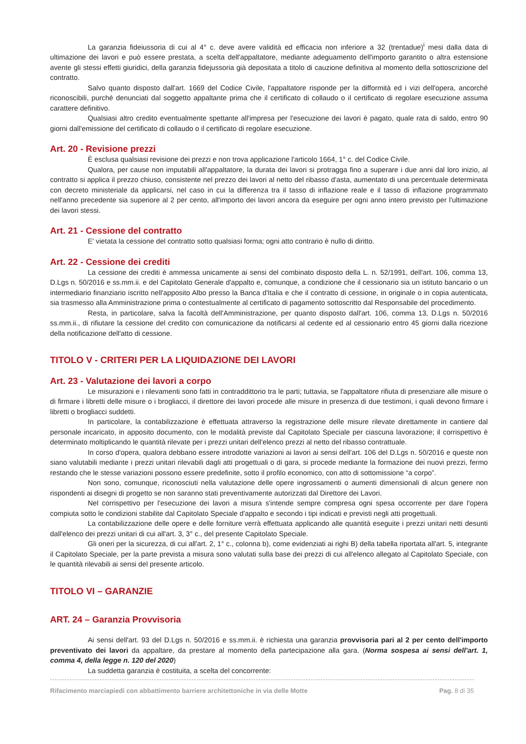La garanzia fideiussoria di cui al 4° c. deve avere validità ed efficacia non inferiore a 32 (trentadue)<sup>i</sup> mesi dalla data di ultimazione dei lavori e può essere prestata, a scelta dell'appaltatore, mediante adeguamento dell'importo garantito o altra estensione avente gli stessi effetti giuridici, della garanzia fidejussoria già depositata a titolo di cauzione definitiva al momento della sottoscrizione del contratto.
Salvo quanto disposto dall'art. 1669 del Codice Civile, l'appaltatore risponde per la difformità ed i vizi dell'opera, ancorché riconoscibili, purché denunciati dal soggetto appaltante prima che il certificato di collaudo o il certificato di regolare esecuzione assuma carattere definitivo.
Qualsiasi altro credito eventualmente spettante all'impresa per l'esecuzione dei lavori è pagato, quale rata di saldo, entro 90 giorni dall'emissione del certificato di collaudo o il certificato di regolare esecuzione.
Art. 20 - Revisione prezzi
È esclusa qualsiasi revisione dei prezzi e non trova applicazione l'articolo 1664, 1° c. del Codice Civile.
Qualora, per cause non imputabili all'appaltatore, la durata dei lavori si protragga fino a superare i due anni dal loro inizio, al contratto si applica il prezzo chiuso, consistente nel prezzo dei lavori al netto del ribasso d'asta, aumentato di una percentuale determinata con decreto ministeriale da applicarsi, nel caso in cui la differenza tra il tasso di inflazione reale e il tasso di inflazione programmato nell'anno precedente sia superiore al 2 per cento, all'importo dei lavori ancora da eseguire per ogni anno intero previsto per l'ultimazione dei lavori stessi.
Art. 21 - Cessione del contratto
E' vietata la cessione del contratto sotto qualsiasi forma; ogni atto contrario è nullo di diritto.
Art. 22 - Cessione dei crediti
La cessione dei crediti è ammessa unicamente ai sensi del combinato disposto della L. n. 52/1991, dell'art. 106, comma 13, D.Lgs n. 50/2016 e ss.mm.ii. e del Capitolato Generale d'appalto e, comunque, a condizione che il cessionario sia un istituto bancario o un intermediario finanziario iscritto nell'apposito Albo presso la Banca d'Italia e che il contratto di cessione, in originale o in copia autenticata, sia trasmesso alla Amministrazione prima o contestualmente al certificato di pagamento sottoscritto dal Responsabile del procedimento.
Resta, in particolare, salva la facoltà dell'Amministrazione, per quanto disposto dall'art. 106, comma 13, D.Lgs n. 50/2016 ss.mm.ii., di rifiutare la cessione del credito con comunicazione da notificarsi al cedente ed al cessionario entro 45 giorni dalla ricezione della notificazione dell'atto di cessione.
TITOLO V - CRITERI PER LA LIQUIDAZIONE DEI LAVORI
Art. 23 - Valutazione dei lavori a corpo
Le misurazioni e i rilevamenti sono fatti in contraddittorio tra le parti; tuttavia, se l'appaltatore rifiuta di presenziare alle misure o di firmare i libretti delle misure o i brogliacci, il direttore dei lavori procede alle misure in presenza di due testimoni, i quali devono firmare i libretti o brogliacci suddetti.
In particolare, la contabilizzazione è effettuata attraverso la registrazione delle misure rilevate direttamente in cantiere dal personale incaricato, in apposito documento, con le modalità previste dal Capitolato Speciale per ciascuna lavorazione; il corrispettivo è determinato moltiplicando le quantità rilevate per i prezzi unitari dell'elenco prezzi al netto del ribasso contrattuale.
In corso d'opera, qualora debbano essere introdotte variazioni ai lavori ai sensi dell'art. 106 del D.Lgs n. 50/2016 e queste non siano valutabili mediante i prezzi unitari rilevabili dagli atti progettuali o di gara, si procede mediante la formazione dei nuovi prezzi, fermo restando che le stesse variazioni possono essere predefinite, sotto il profilo economico, con atto di sottomissione “a corpo”.
Non sono, comunque, riconosciuti nella valutazione delle opere ingrossamenti o aumenti dimensionali di alcun genere non rispondenti ai disegni di progetto se non saranno stati preventivamente autorizzati dal Direttore dei Lavori.
Nel corrispettivo per l'esecuzione dei lavori a misura s'intende sempre compresa ogni spesa occorrente per dare l'opera compiuta sotto le condizioni stabilite dal Capitolato Speciale d'appalto e secondo i tipi indicati e previsti negli atti progettuali.
La contabilizzazione delle opere e delle forniture verrà effettuata applicando alle quantità eseguite i prezzi unitari netti desunti dall'elenco dei prezzi unitari di cui all'art. 3, 3° c., del presente Capitolato Speciale.
Gli oneri per la sicurezza, di cui all'art. 2, 1° c., colonna b), come evidenziati ai righi B) della tabella riportata all'art. 5, integrante il Capitolato Speciale, per la parte prevista a misura sono valutati sulla base dei prezzi di cui all'elenco allegato al Capitolato Speciale, con le quantità rilevabili ai sensi del presente articolo.
TITOLO VI – GARANZIE
ART. 24 – Garanzia Provvisoria
Ai sensi dell'art. 93 del D.Lgs n. 50/2016 e ss.mm.ii. è richiesta una garanzia provvisoria pari al 2 per cento dell'importo preventivato dei lavori da appaltare, da prestare al momento della partecipazione alla gara. (Norma sospesa ai sensi dell'art. 1, comma 4, della legge n. 120 del 2020)
La suddetta garanzia è costituita, a scelta del concorrente:
Rifacimento marciapiedi con abbattimento barriere architettoniche in via delle Motte Pag. 8 di 35